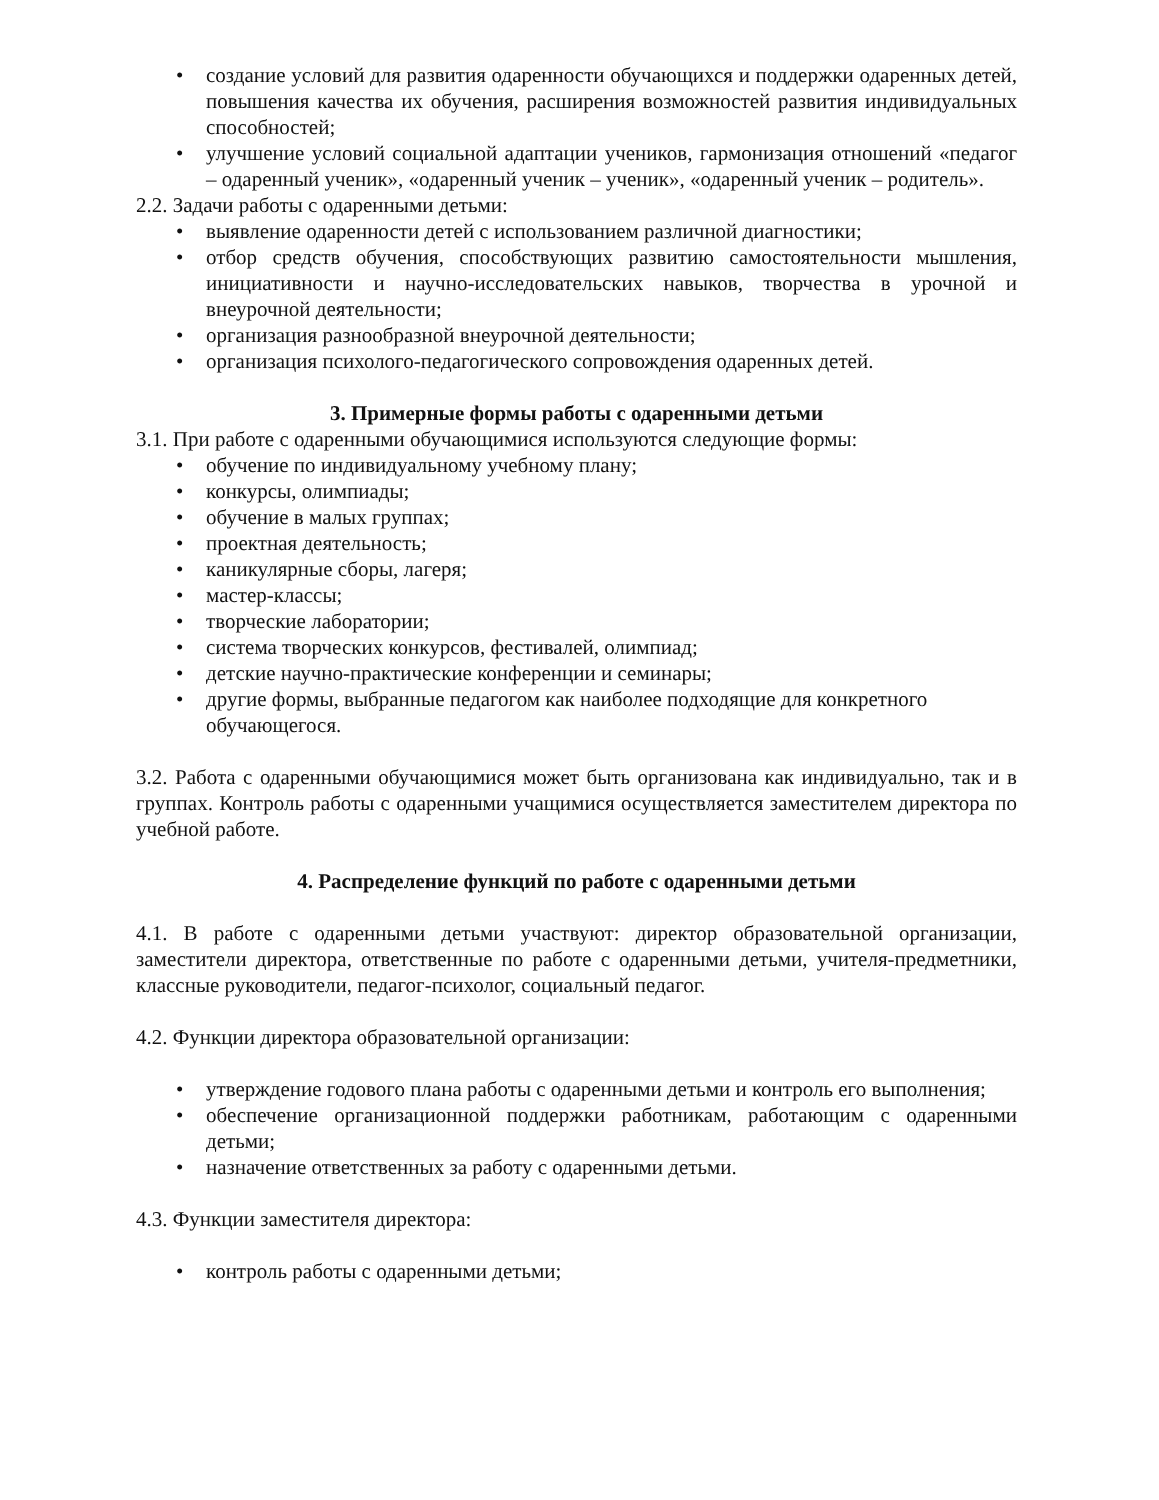• создание условий для развития одаренности обучающихся и поддержки одаренных детей, повышения качества их обучения, расширения возможностей развития индивидуальных способностей;
• улучшение условий социальной адаптации учеников, гармонизация отношений «педагог – одаренный ученик», «одаренный ученик – ученик», «одаренный ученик – родитель».
2.2. Задачи работы с одаренными детьми:
• выявление одаренности детей с использованием различной диагностики;
• отбор средств обучения, способствующих развитию самостоятельности мышления, инициативности и научно-исследовательских навыков, творчества в урочной и внеурочной деятельности;
• организация разнообразной внеурочной деятельности;
• организация психолого-педагогического сопровождения одаренных детей.
3. Примерные формы работы с одаренными детьми
3.1. При работе с одаренными обучающимися используются следующие формы:
• обучение по индивидуальному учебному плану;
• конкурсы, олимпиады;
• обучение в малых группах;
• проектная деятельность;
• каникулярные сборы, лагеря;
• мастер-классы;
• творческие лаборатории;
• система творческих конкурсов, фестивалей, олимпиад;
• детские научно-практические конференции и семинары;
• другие формы, выбранные педагогом как наиболее подходящие для конкретного обучающегося.
3.2. Работа с одаренными обучающимися может быть организована как индивидуально, так и в группах. Контроль работы с одаренными учащимися осуществляется заместителем директора по учебной работе.
4. Распределение функций по работе с одаренными детьми
4.1. В работе с одаренными детьми участвуют: директор образовательной организации, заместители директора, ответственные по работе с одаренными детьми, учителя-предметники, классные руководители, педагог-психолог, социальный педагог.
4.2. Функции директора образовательной организации:
• утверждение годового плана работы с одаренными детьми и контроль его выполнения;
• обеспечение организационной поддержки работникам, работающим с одаренными детьми;
• назначение ответственных за работу с одаренными детьми.
4.3. Функции заместителя директора:
• контроль работы с одаренными детьми;